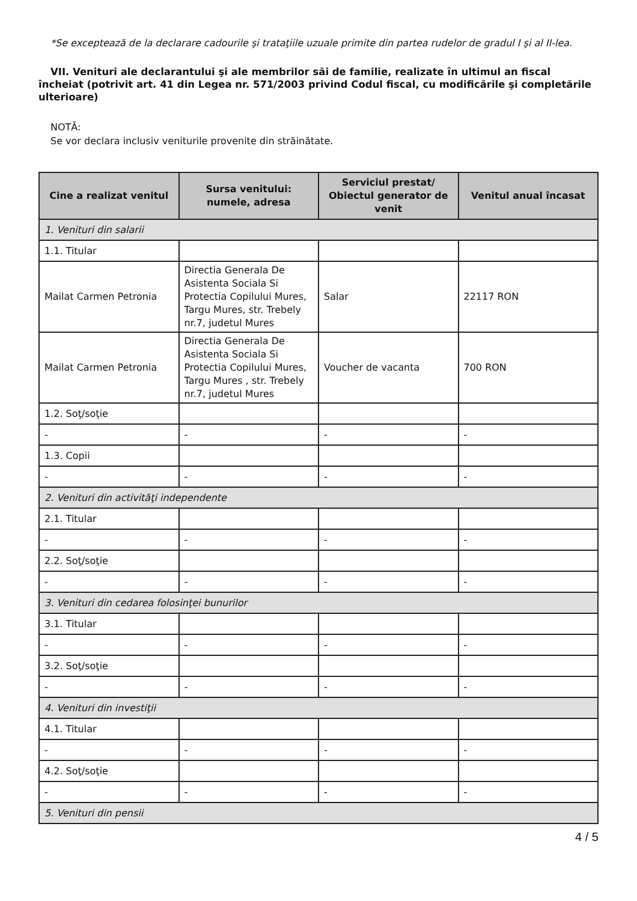*Se exceptează de la declarare cadourile şi trataţiile uzuale primite din partea rudelor de gradul I şi al II-lea.
VII. Venituri ale declarantului şi ale membrilor săi de familie, realizate în ultimul an fiscal încheiat (potrivit art. 41 din Legea nr. 571/2003 privind Codul fiscal, cu modificările şi completările ulterioare)
NOTĂ:
Se vor declara inclusiv veniturile provenite din străinătate.
| Cine a realizat venitul | Sursa venitului: numele, adresa | Serviciul prestat/ Obiectul generator de venit | Venitul anual încasat |
| --- | --- | --- | --- |
| 1. Venituri din salarii | | | |
| 1.1. Titular | | | |
| Mailat Carmen Petronia | Directia Generala De Asistenta Sociala Si Protectia Copilului Mures, Targu Mures, str. Trebely nr.7, judetul Mures | Salar | 22117 RON |
| Mailat Carmen Petronia | Directia Generala De Asistenta Sociala Si Protectia Copilului Mures, Targu Mures , str. Trebely nr.7, judetul Mures | Voucher de vacanta | 700 RON |
| 1.2. Soţ/soţie | | | |
| - | - | - | - |
| 1.3. Copii | | | |
| - | - | - | - |
| 2. Venituri din activităţi independente | | | |
| 2.1. Titular | | | |
| - | - | - | - |
| 2.2. Soţ/soţie | | | |
| - | - | - | - |
| 3. Venituri din cedarea folosinţei bunurilor | | | |
| 3.1. Titular | | | |
| - | - | - | - |
| 3.2. Soţ/soţie | | | |
| - | - | - | - |
| 4. Venituri din investiţii | | | |
| 4.1. Titular | | | |
| - | - | - | - |
| 4.2. Soţ/soţie | | | |
| - | - | - | - |
| 5. Venituri din pensii | | | |
4 / 5